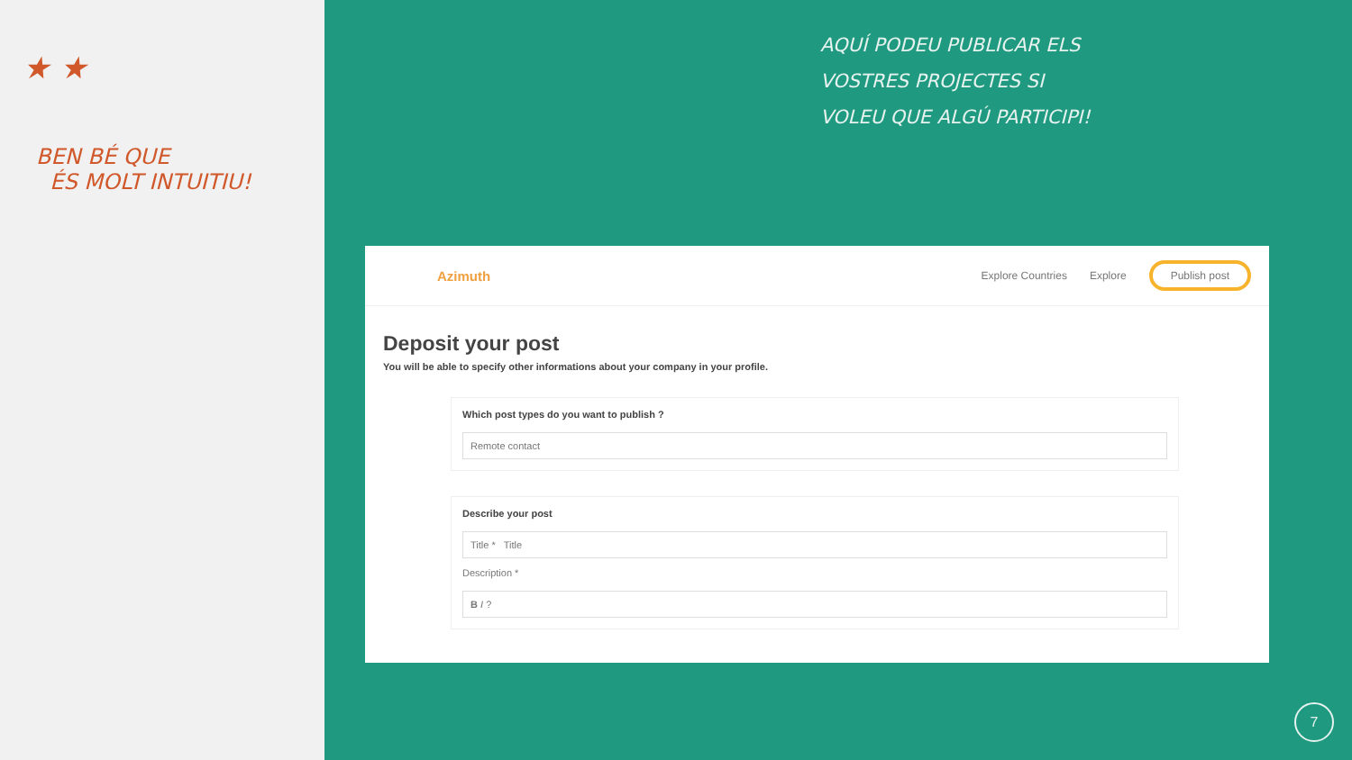★ ★
BEN BÉ QUE
ÉS MOLT INTUITIU!
AQUÍ PODEU PUBLICAR ELS VOSTRES PROJECTES SI VOLEU QUE ALGÚ PARTICIPI!
Azimuth
Explore Countries Explore Publish post
Deposit your post
You will be able to specify other informations about your company in your profile.
Which post types do you want to publish ?
Remote contact
Describe your post
Title * Title
Description *
B I ?
7